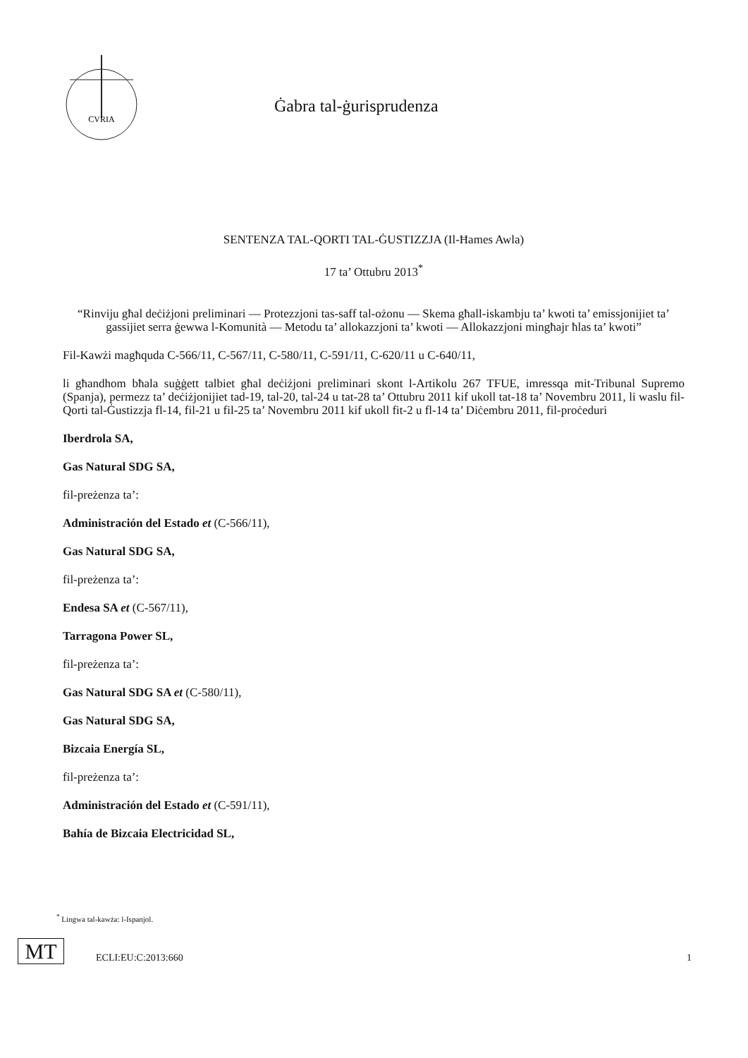CVRIA
Ġabra tal-ġurisprudenza
SENTENZA TAL-QORTI TAL-ĠUSTIZZJA (Il-Ħames Awla)
17 ta’ Ottubru 2013<sup>*</sup>
“Rinviju għal deċiżjoni preliminari — Protezzjoni tas-saff tal-ożonu — Skema għall-iskambju ta’ kwoti ta’ emissjonijiet ta’ gassijiet serra ġewwa l-Komunità — Metodu ta’ allokazzjoni ta’ kwoti — Allokazzjoni mingħajr ħlas ta’ kwoti”
Fil-Kawżi magħquda C-566/11, C-567/11, C-580/11, C-591/11, C-620/11 u C-640/11,
li għandhom bħala suġġett talbiet għal deċiżjoni preliminari skont l-Artikolu 267 TFUE, imressqa mit-Tribunal Supremo (Spanja), permezz ta’ deċiżjonijiet tad-19, tal-20, tal-24 u tat-28 ta’ Ottubru 2011 kif ukoll tat-18 ta’ Novembru 2011, li waslu fil-Qorti tal-Ġustizzja fl-14, fil-21 u fil-25 ta’ Novembru 2011 kif ukoll fit-2 u fl-14 ta’ Diċembru 2011, fil-proċeduri
Iberdrola SA,
Gas Natural SDG SA,
fil-preżenza ta’:
Administración del Estado et (C-566/11),
Gas Natural SDG SA,
fil-preżenza ta’:
Endesa SA et (C-567/11),
Tarragona Power SL,
fil-preżenza ta’:
Gas Natural SDG SA et (C-580/11),
Gas Natural SDG SA,
Bizcaia Energía SL,
fil-preżenza ta’:
Administración del Estado et (C-591/11),
Bahía de Bizcaia Electricidad SL,
<sup>*</sup> Lingwa tal-kawża: l-Ispanjol.
MT
ECLI:EU:C:2013:660
1